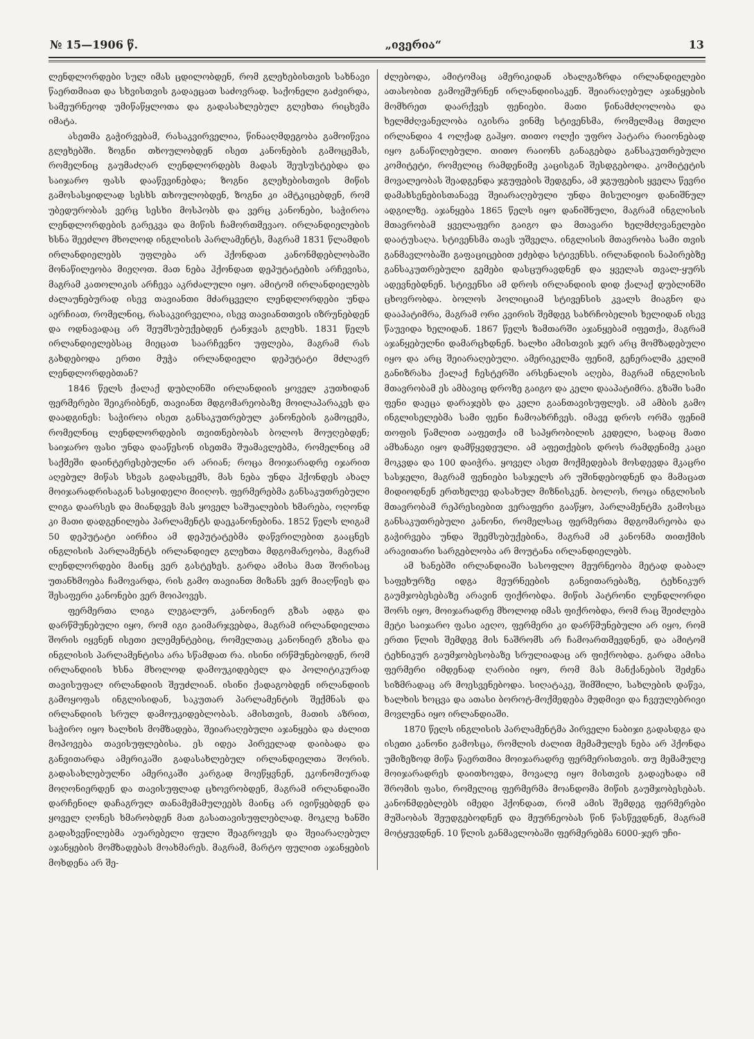№ 15—1906 წ. „ივერია“13
ლენდლორდები სულ იმას ცდილობდენ, რომ გლეხებისთვის სახნავი წაერთმიათ და სხვისთვის გადაეცათ საძოვრად. საქონელი გაძვირდა, სამეურნეოდ უმიწაწყლოთა და გადასახლებულ გლეხთა რიცხვმა იმატა.
ასეთმა გაჭირვებამ, რასაკვირველია, წინააღმდეგობა გამოიწვია გლეხებში. ზოგნი თხოულობდენ ისეთ კანონების გამოცემას, რომელნიც გაუმაძღარ ლენდლორდებს მადას შეუსუსტებდა და საიჯარო ფასს დააწევინებდა; ზოგნი გლეხებისთვის მიწის გამოსასყიდლად სესხს თხოულობდენ, ზოგნი კი ამტკიცებდენ, რომ უბედურობას ვერც სესხი მოსპობს და ვერც კანონები, საჭიროა ლენდლორდების გარეკვა და მიწის ჩამორთმევაო. ირლანდიელების ხსნა შეეძლო მხოლოდ ინგლისის პარლამენტს, მაგრამ 1831 წლამდის ირლანდიელებს უფლება არ ჰქონდათ კანონმდებლობაში მონაწილეობა მიეღოთ. მათ ნება ჰქონდათ დეპუტატების არჩევისა, მაგრამ კათოლიკის არჩევა აკრძალული იყო. ამიტომ ირლანდიელებს ძალაუნებურად ისევ თავიანთი მძარცველი ლენდლორდები უნდა აერჩიათ, რომელნიც, რასაკვირველია, ისევ თავიანთთვის იზრუნებდენ და ოდნავადაც არ შეუმსუბუქებდენ ტანჯვას გლეხს. 1831 წელს ირლანდიელებსაც მიეცათ საარჩევნო უფლება, მაგრამ რას გახდებოდა ერთი მუჭა ირლანდიელი დეპუტატი მძლავრ ლენდლორდებთან?
1846 წელს ქალაქ დუბლინში ირლანდიის ყოველ კუთხიდან ფერმერები შეიკრიბნენ, თავიანთ მდგომარეობაზე მოილაპარაკეს და დაადგინეს: საჭიროა ისეთ განსაკუთრებულ კანონების გამოცემა, რომელნიც ლენდლორდების თვითნებობას ბოლოს მოუღებდენ; საიჯარო ფასი უნდა დააწესონ ისეთმა შუამავლებმა, რომელნიც ამ საქმეში დაინტერესებულნი არ არიან; როცა მოიჯარადრე იჯარით აღებულ მიწას სხვას გადასცემს, მას ნება უნდა ჰქონდეს ახალ მოიჯარადრისაგან სასყიდელი მიიღოს. ფერმერებმა განსაკუთრებული ლიგა დაარსეს და მიანდვეს მას ყოველ საშუალების ხმარება, ოღონდ კი მათი დადგენილება პარლამენტს დაეკანონებინა. 1852 წელს ლიგამ 50 დეპუტატი აირჩია ამ დეპუტატებმა დაწვრილებით გააცნეს ინგლისის პარლამენტს ირლანდიელ გლეხთა მდგომარეობა, მაგრამ ლენდლორდები მაინც ვერ გასტეხეს. გარდა ამისა მათ შორისაც უთანხმოება ჩამოვარდა, რის გამო თავიანთ მიზანს ვერ მიაღწიეს და შესაფერი კანონები ვერ მოიპოვეს.
ფერმერთა ლიგა ლეგალურ, კანონიერ გზას ადგა და დარწმუნებული იყო, რომ იგი გაიმარჯვებდა, მაგრამ ირლანდიელთა შორის იყვნენ ისეთი ელემენტებიც, რომელთაც კანონიერ გზისა და ინგლისის პარლამენტისა არა სწამდათ რა. ისინი ირწმუნებოდენ, რომ ირლანდიის ხსნა მხოლოდ დამოუკიდებელ და პოლიტიკურად თავისუფალ ირლანდიის შეუძლიან. ისინი ქადაგობდენ ირლანდიის გამოყოფას ინგლისიდან, საკუთარ პარლამენტის შექმნას და ირლანდიის სრულ დამოუკიდებლობას. ამისთვის, მათის აზრით, საჭირო იყო ხალხის მომზადება, შეიარაღებული აჯანყება და ძალით მოპოვება თავისუფლებისა. ეს იდეა პირველად დაიბადა და განვითარდა ამერიკაში გადასახლებულ ირლანდიელთა შორის. გადასახლებულნი ამერიკაში კარგად მოეწყვნენ, ეკონომიურად მოღონიერდენ და თავისუფლად ცხოვრობდენ, მაგრამ ირლანდიაში დარჩენილ დაჩაგრულ თანამემამულეებს მაინც არ ივიწყებდენ და ყოველ ღონეს ხმარობდენ მათ გასათავისუფლებლად. მოკლე ხანში გადახვეწილებმა აუარებელი ფული შეაგროვეს და შეიარაღებულ აჯანყების მომზადებას მოახმარეს. მაგრამ, მარტო ფულით აჯანყების მოხდენა არ შე-
ძლებოდა, ამიტომაც ამერიკიდან ახალგაზრდა ირლანდიელები ათასობით გამოეშურნენ ირლანდიისაკენ. შეიარაღებულ აჯანყების მომხრეთ დაარქვეს ფენიები. მათი წინამძღოლობა და ხელმძღვანელობა იკისრა ვინმე სტივენსმა, რომელმაც მთელი ირლანდია 4 ოლქად გაჰყო. თითო ოლქი უფრო პატარა რაიონებად იყო განაწილებული. თითო რაიონს განაგებდა განსაკუთრებული კომიტეტი, რომელიც რამდენიმე კაცისგან შესდგებოდა. კომიტეტის მოვალეობას შეადგენდა ჯგუფების შედგენა, ამ ჯგუფების ყველა წევრი დამახსენებისთანავე შეიარაღებული უნდა მისულიყო დანიშნულ ადგილზე. აჯანყება 1865 წელს იყო დანიშნული, მაგრამ ინგლისის მთავრობამ ყველაფერი გაიგო და მთავარი ხელმძღვანელები დაატუსაღა. სტივენსმა თავს უშველა. ინგლისის მთავრობა სამი თვის განმავლობაში გაფაციცებით ეძებდა სტივენსს. ირლანდიის ნაპირებზე განსაკუთრებული გემები დასცურავდნენ და ყველას თვალ-ყურს ადევნებდნენ. სტივენსი ამ დროს ირლანდიის დიდ ქალაქ დუბლინში ცხოვრობდა. ბოლოს პოლიციამ სტივენსის კვალს მიაგნო და დააპატიმრა, მაგრამ ორი კვირის შემდეგ სახრჩობელის ხელიდან ისევ წაუვიდა ხელიდან. 1867 წელს ზამთარში აჯანყებამ იფეთქა, მაგრამ აჯანყებულნი დამარცხდნენ. ხალხი ამისთვის ჯერ არც მომზადებული იყო და არც შეიარაღებული. ამერიკელმა ფენიმ, გენერალმა კელიმ განიზრახა ქალაქ ჩესტერში არსენალის აღება, მაგრამ ინგლისის მთავრობამ ეს ამბავიც დროზე გაიგო და კელი დააპატიმრა. გზაში სამი ფენი დაეცა დარაჯებს და კელი გაანთავისუფლეს. ამ ამბის გამო ინგლისელებმა სამი ფენი ჩამოახრჩვეს. იმავე დროს ორმა ფენიმ თოფის წამლით ააფეთქა იმ საპყრობილის კედელი, სადაც მათი ამხანაგი იყო დამწყვდეული. ამ აფეთქების დროს რამდენიმე კაცი მოკვდა და 100 დაიჭრა. ყოველ ასეთ მოქმედებას მოსდევდა მკაცრი სასჯელი, მაგრამ ფენიები სასჯელს არ უშინდებოდნენ და მამაცათ მიდიოდნენ ერთხელვე დასახულ მიზნისკენ. ბოლოს, როცა ინგლისის მთავრობამ რეპრესიებით ვერაფერი გააწყო, პარლამენტმა გამოსცა განსაკუთრებული კანონი, რომელსაც ფერმერთა მდგომარეობა და გაჭირვება უნდა შეემსუბუქებინა, მაგრამ ამ კანონმა თითქმის არავითარი სარგებლობა არ მოუტანა ირლანდიელებს.
ამ ხანებში ირლანდიაში სასოფლო მეურნეობა მეტად დაბალ საფეხურზე იდგა მეურნეების განვითარებაზე, ტეხნიკურ გაუმჯობესებაზე არავინ ფიქრობდა. მიწის პატრონი ლენდლორდი შორს იყო, მოიჯარადრე მხოლოდ იმას ფიქრობდა, რომ რაც შეიძლება მეტი საიჯარო ფასი აეღო, ფერმერი კი დარწმუნებული არ იყო, რომ ერთი წლის შემდეგ მის ნაშრომს არ ჩამოართმევდნენ, და ამიტომ ტეხნიკურ გაუმჯობესობაზე სრულიადაც არ ფიქრობდა. გარდა ამისა ფერმერი იმდენად ღარიბი იყო, რომ მას მანქანების შეძენა სიზმრადაც არ მოესვენებოდა. სიღატაკე, შიმშილი, სახლების დაწვა, ხალხის ხოცვა და ათასი ბოროტ-მოქმედება მუდმივი და ჩვეულებრივი მოვლენა იყო ირლანდიაში.
1870 წელს ინგლისის პარლამენტმა პირველი ნაბიჯი გადასდგა და ისეთი კანონი გამოსცა, რომლის ძალით მემამულეს ნება არ ჰქონდა უმიზეზოდ მიწა წაერთმია მოიჯარადრე ფერმერისთვის. თუ მემამულე მოიჯარადრეს დაითხოვდა, მოვალე იყო მისთვის გადაეხადა იმ შრომის ფასი, რომელიც ფერმერმა მოანდომა მიწის გაუმჯობესებას. კანონმდებლებს იმედი ჰქონდათ, რომ ამის შემდეგ ფერმერები მუშაობას შეუდგებოდნენ და მეურნეობას წინ წასწევდნენ, მაგრამ მოტყუვდნენ. 10 წლის განმავლობაში ფერმერებმა 6000-ჯერ უჩი-